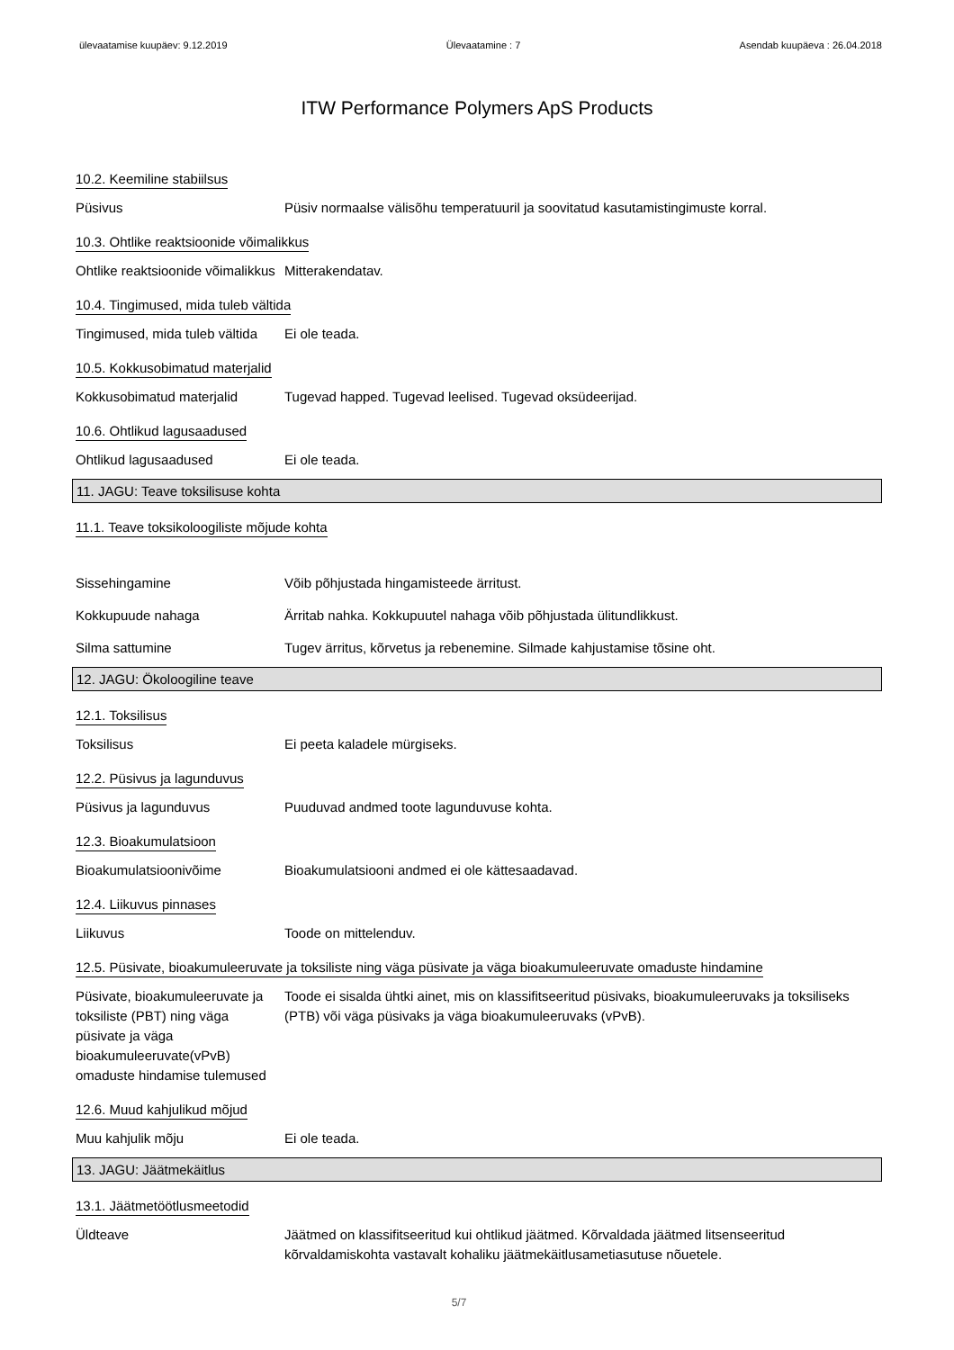ülevaatamise kuupäev: 9.12.2019 Ülevaatamine : 7 Asendab kuupäeva : 26.04.2018
ITW Performance Polymers ApS Products
10.2. Keemiline stabiilsus
Püsivus Püsiv normaalse välisõhu temperatuuril ja soovitatud kasutamistingimuste korral.
10.3. Ohtlike reaktsioonide võimalikkus
Ohtlike reaktsioonide võimalikkus
Mitterakendatav.
10.4. Tingimused, mida tuleb vältida
Tingimused, mida tuleb vältida
Ei ole teada.
10.5. Kokkusobimatud materjalid
Kokkusobimatud materjalid Tugevad happed. Tugevad leelised. Tugevad oksüdeerijad.
10.6. Ohtlikud lagusaadused
Ohtlikud lagusaadused Ei ole teada.
11. JAGU: Teave toksilisuse kohta
11.1. Teave toksikoloogiliste mõjude kohta
Sissehingamine Võib põhjustada hingamisteede ärritust.
Kokkupuude nahaga Ärritab nahka. Kokkupuutel nahaga võib põhjustada ülitundlikkust.
Silma sattumine Tugev ärritus, kõrvetus ja rebenemine. Silmade kahjustamise tõsine oht.
12. JAGU: Ökoloogiline teave
12.1. Toksilisus
Toksilisus Ei peeta kaladele mürgiseks.
12.2. Püsivus ja lagunduvus
Püsivus ja lagunduvus Puuduvad andmed toote lagunduvuse kohta.
12.3. Bioakumulatsioon
Bioakumulatsioonivõime Bioakumulatsiooni andmed ei ole kättesaadavad.
12.4. Liikuvus pinnases
Liikuvus Toode on mittelenduv.
12.5. Püsivate, bioakumuleeruvate ja toksiliste ning väga püsivate ja väga bioakumuleeruvate omaduste hindamine
Püsivate, bioakumuleeruvate ja toksiliste (PBT) ning väga püsivate ja väga bioakumuleeruvate(vPvB) omaduste hindamise tulemused
Toode ei sisalda ühtki ainet, mis on klassifitseeritud püsivaks, bioakumuleeruvaks ja toksiliseks (PTB) või väga püsivaks ja väga bioakumuleeruvaks (vPvB).
12.6. Muud kahjulikud mõjud
Muu kahjulik mõju Ei ole teada.
13. JAGU: Jäätmekäitlus
13.1. Jäätmetöötlusmeetodid
Üldteave Jäätmed on klassifitseeritud kui ohtlikud jäätmed. Kõrvaldada jäätmed litsenseeritud kõrvaldamiskohta vastavalt kohaliku jäätmekäitlusametiasutuse nõuetele.
5/7